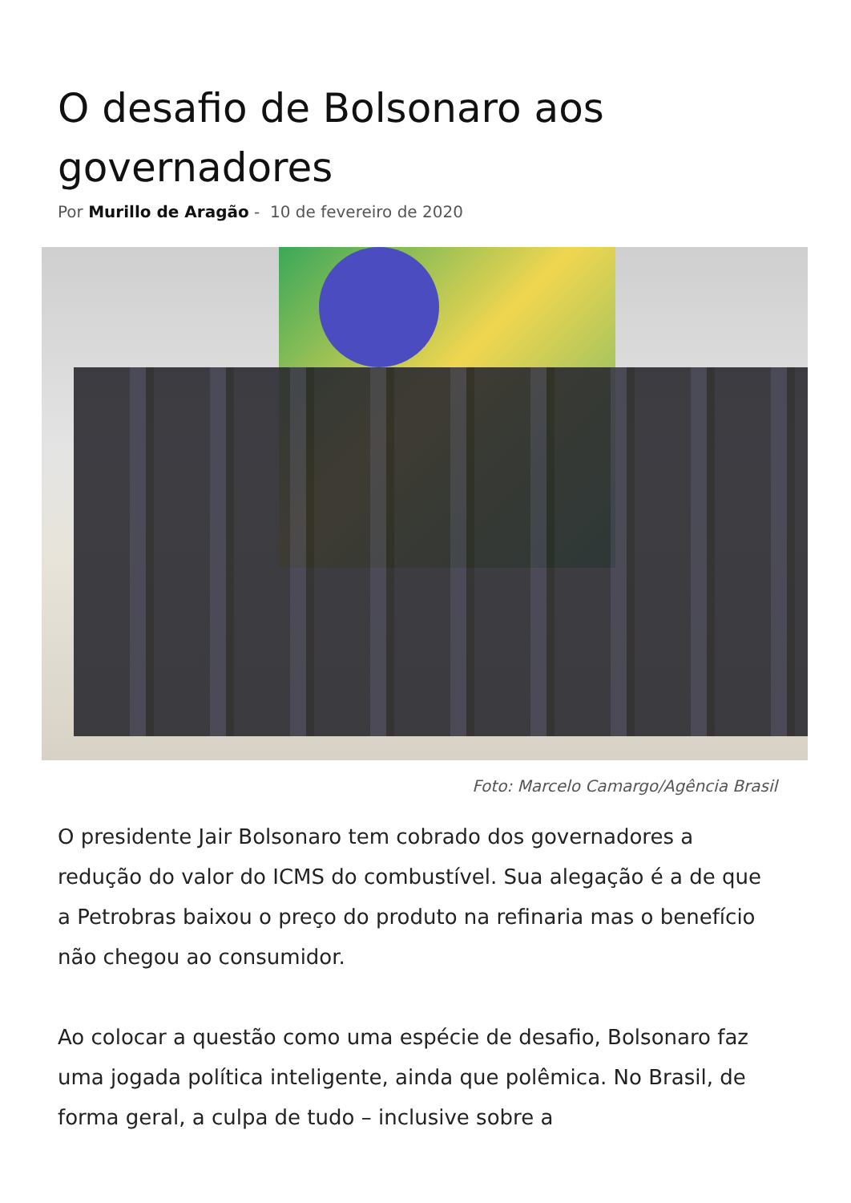O desafio de Bolsonaro aos governadores
Por Murillo de Aragão - 10 de fevereiro de 2020
Foto: Marcelo Camargo/Agência Brasil
O presidente Jair Bolsonaro tem cobrado dos governadores a redução do valor do ICMS do combustível. Sua alegação é a de que a Petrobras baixou o preço do produto na refinaria mas o benefício não chegou ao consumidor.
Ao colocar a questão como uma espécie de desafio, Bolsonaro faz uma jogada política inteligente, ainda que polêmica. No Brasil, de forma geral, a culpa de tudo – inclusive sobre a